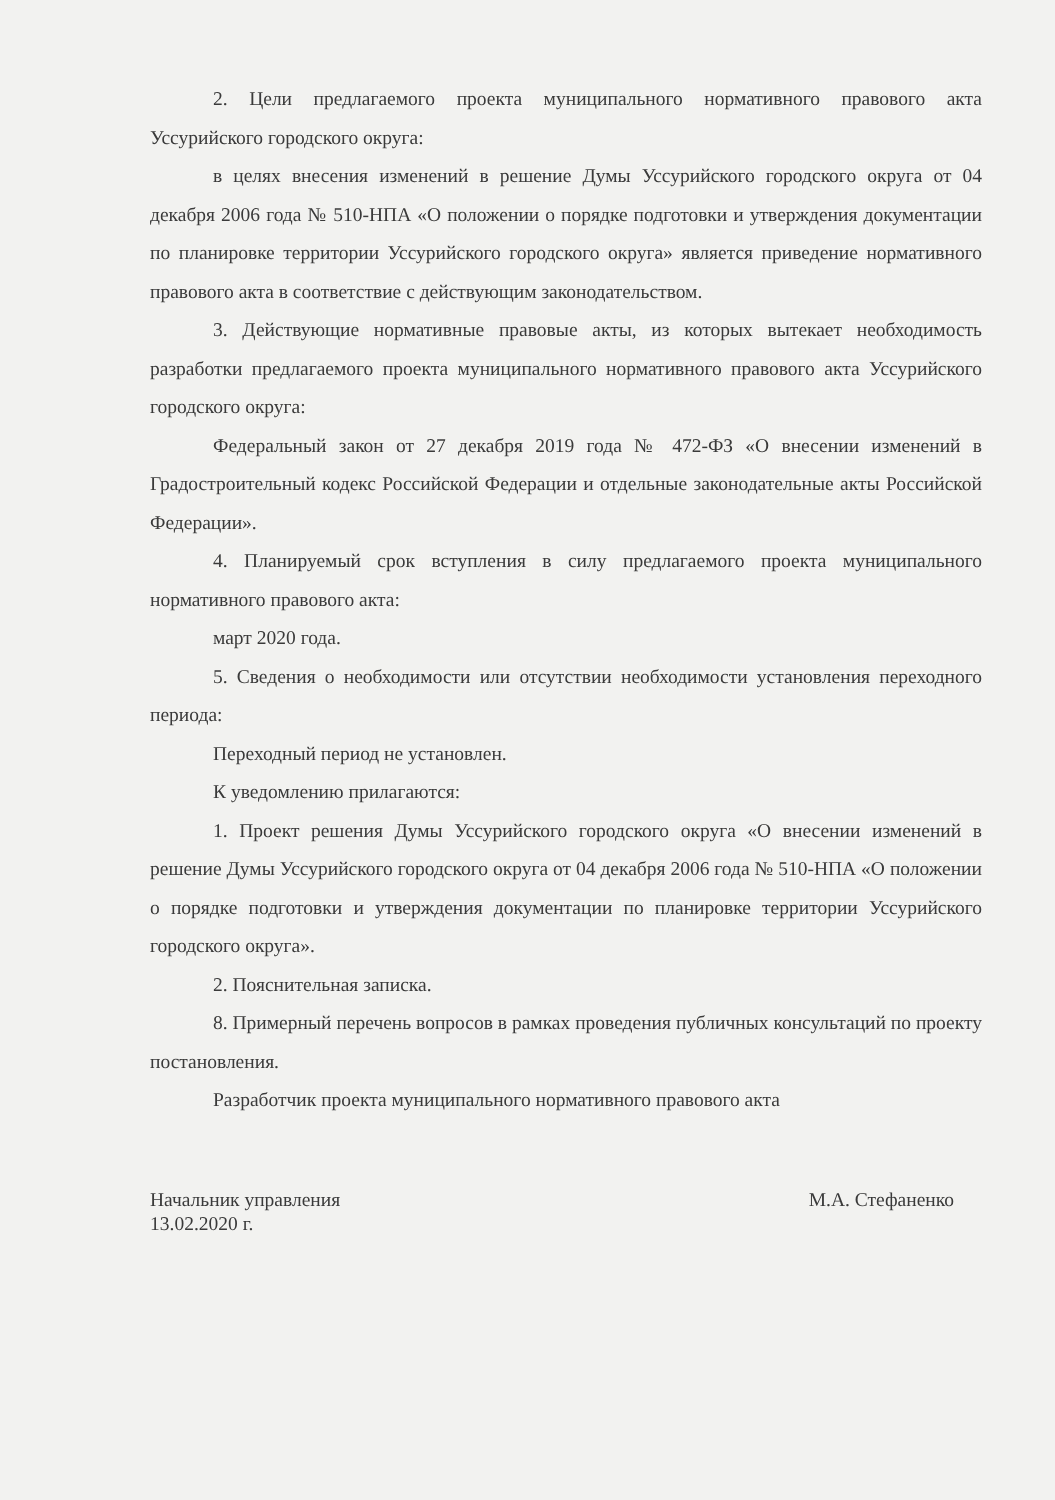2. Цели предлагаемого проекта муниципального нормативного правового акта Уссурийского городского округа:
в целях внесения изменений в решение Думы Уссурийского городского округа от 04 декабря 2006 года № 510-НПА «О положении о порядке подготовки и утверждения документации по планировке территории Уссурийского городского округа» является приведение нормативного правового акта в соответствие с действующим законодательством.
3. Действующие нормативные правовые акты, из которых вытекает необходимость разработки предлагаемого проекта муниципального нормативного правового акта Уссурийского городского округа:
Федеральный закон от 27 декабря 2019 года № 472-ФЗ «О внесении изменений в Градостроительный кодекс Российской Федерации и отдельные законодательные акты Российской Федерации».
4. Планируемый срок вступления в силу предлагаемого проекта муниципального нормативного правового акта:
март 2020 года.
5. Сведения о необходимости или отсутствии необходимости установления переходного периода:
Переходный период не установлен.
К уведомлению прилагаются:
1. Проект решения Думы Уссурийского городского округа «О внесении изменений в решение Думы Уссурийского городского округа от 04 декабря 2006 года № 510-НПА «О положении о порядке подготовки и утверждения документации по планировке территории Уссурийского городского округа».
2. Пояснительная записка.
8. Примерный перечень вопросов в рамках проведения публичных консультаций по проекту постановления.
Разработчик проекта муниципального нормативного правового акта
Начальник управления
13.02.2020 г.
М.А. Стефаненко